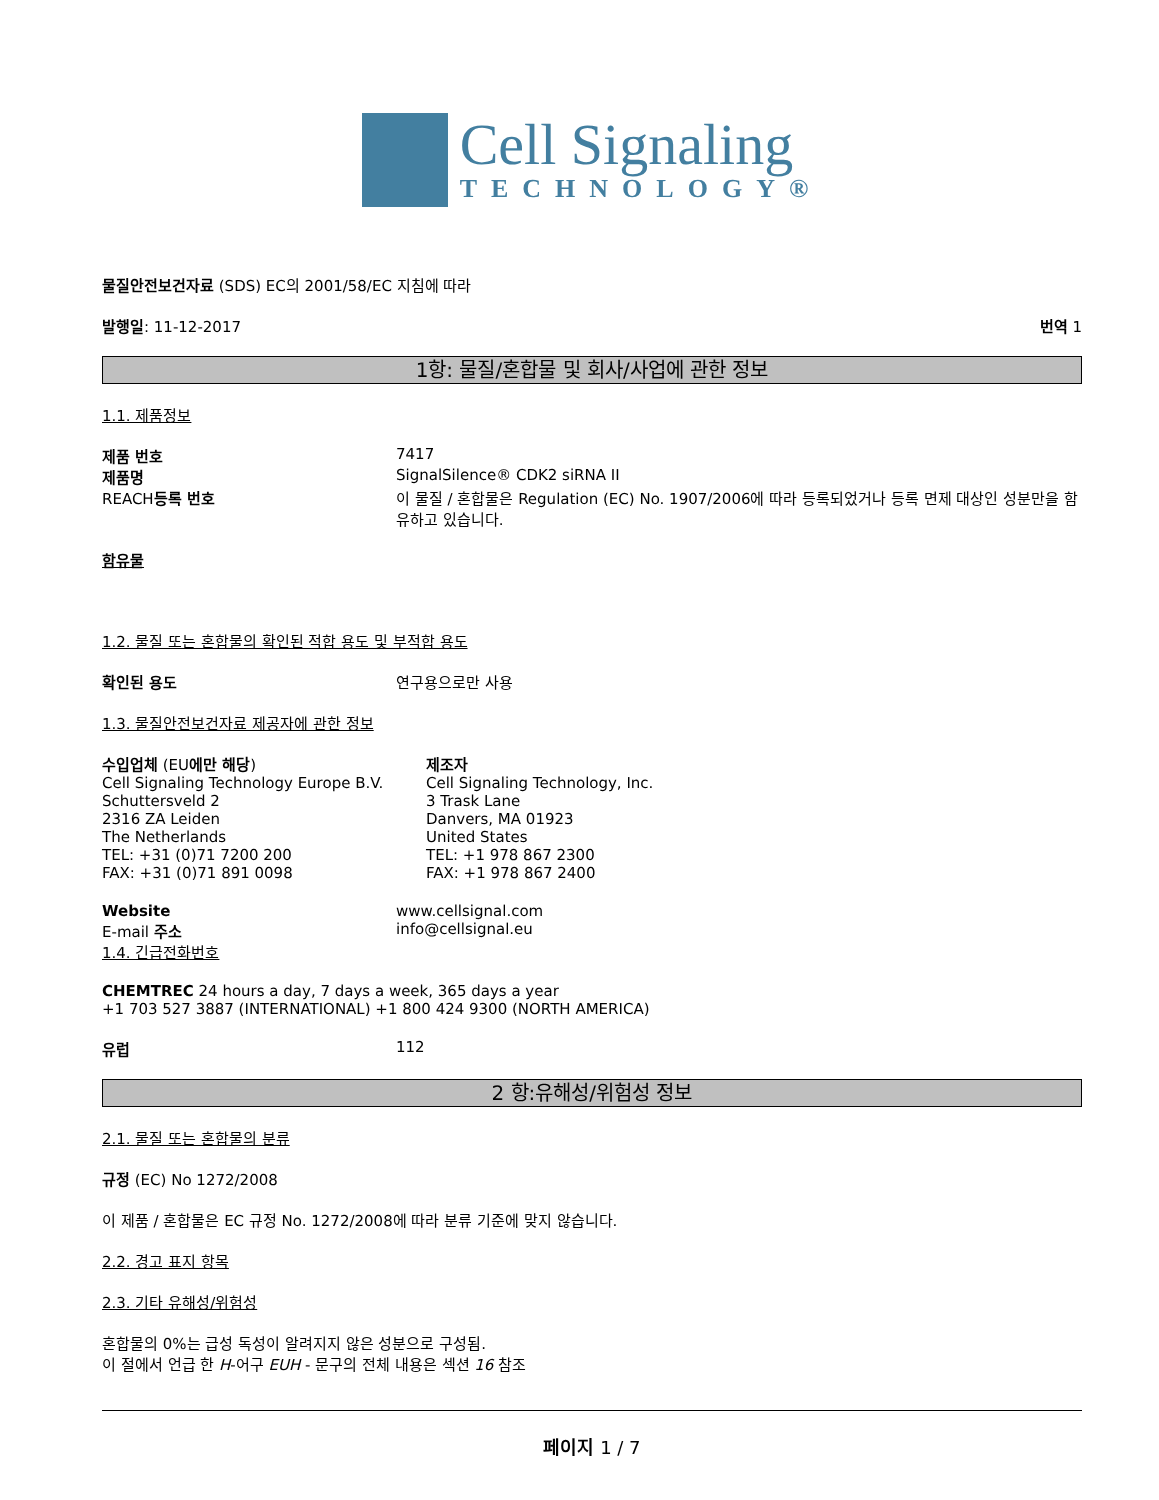Cell Signaling
TECHNOLOGY®
물질안전보건자료 (SDS) EC의 2001/58/EC 지침에 따라
발행일: 11-12-2017 번역 1
1항: 물질/혼합물 및 회사/사업에 관한 정보
1.1. 제품정보
제품 번호 7417
제품명 SignalSilence® CDK2 siRNA II
REACH등록 번호 이 물질 / 혼합물은 Regulation (EC) No. 1907/2006에 따라 등록되었거나 등록 면제 대상인 성분만을 함유하고 있습니다.
함유물
1.2. 물질 또는 혼합물의 확인된 적합 용도 및 부적합 용도
확인된 용도 연구용으로만 사용
1.3. 물질안전보건자료 제공자에 관한 정보
수입업체 (EU에만 해당)
Cell Signaling Technology Europe B.V.
Schuttersveld 2
2316 ZA Leiden
The Netherlands
TEL: +31 (0)71 7200 200
FAX: +31 (0)71 891 0098
제조자
Cell Signaling Technology, Inc.
3 Trask Lane
Danvers, MA 01923
United States
TEL: +1 978 867 2300
FAX: +1 978 867 2400
Website
E-mail 주소
www.cellsignal.com
info@cellsignal.eu
1.4. 긴급전화번호
CHEMTREC 24 hours a day, 7 days a week, 365 days a year
+1 703 527 3887 (INTERNATIONAL) +1 800 424 9300 (NORTH AMERICA)
유럽 112
2 항:유해성/위험성 정보
2.1. 물질 또는 혼합물의 분류
규정 (EC) No 1272/2008
이 제품 / 혼합물은 EC 규정 No. 1272/2008에 따라 분류 기준에 맞지 않습니다.
2.2. 경고 표지 항목
2.3. 기타 유해성/위험성
혼합물의 0%는 급성 독성이 알려지지 않은 성분으로 구성됨.
이 절에서 언급 한 H-어구 EUH - 문구의 전체 내용은 섹션 16 참조
페이지 1 / 7